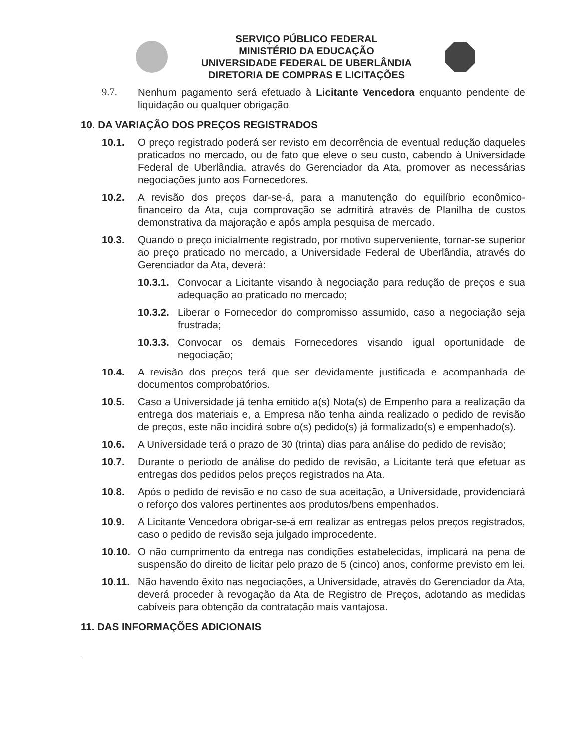SERVIÇO PÚBLICO FEDERAL
MINISTÉRIO DA EDUCAÇÃO
UNIVERSIDADE FEDERAL DE UBERLÂNDIA
DIRETORIA DE COMPRAS E LICITAÇÕES
9.7. Nenhum pagamento será efetuado à Licitante Vencedora enquanto pendente de liquidação ou qualquer obrigação.
10. DA VARIAÇÃO DOS PREÇOS REGISTRADOS
10.1. O preço registrado poderá ser revisto em decorrência de eventual redução daqueles praticados no mercado, ou de fato que eleve o seu custo, cabendo à Universidade Federal de Uberlândia, através do Gerenciador da Ata, promover as necessárias negociações junto aos Fornecedores.
10.2. A revisão dos preços dar-se-á, para a manutenção do equilíbrio econômico-financeiro da Ata, cuja comprovação se admitirá através de Planilha de custos demonstrativa da majoração e após ampla pesquisa de mercado.
10.3. Quando o preço inicialmente registrado, por motivo superveniente, tornar-se superior ao preço praticado no mercado, a Universidade Federal de Uberlândia, através do Gerenciador da Ata, deverá:
10.3.1. Convocar a Licitante visando à negociação para redução de preços e sua adequação ao praticado no mercado;
10.3.2. Liberar o Fornecedor do compromisso assumido, caso a negociação seja frustrada;
10.3.3. Convocar os demais Fornecedores visando igual oportunidade de negociação;
10.4. A revisão dos preços terá que ser devidamente justificada e acompanhada de documentos comprobatórios.
10.5. Caso a Universidade já tenha emitido a(s) Nota(s) de Empenho para a realização da entrega dos materiais e, a Empresa não tenha ainda realizado o pedido de revisão de preços, este não incidirá sobre o(s) pedido(s) já formalizado(s) e empenhado(s).
10.6. A Universidade terá o prazo de 30 (trinta) dias para análise do pedido de revisão;
10.7. Durante o período de análise do pedido de revisão, a Licitante terá que efetuar as entregas dos pedidos pelos preços registrados na Ata.
10.8. Após o pedido de revisão e no caso de sua aceitação, a Universidade, providenciará o reforço dos valores pertinentes aos produtos/bens empenhados.
10.9. A Licitante Vencedora obrigar-se-á em realizar as entregas pelos preços registrados, caso o pedido de revisão seja julgado improcedente.
10.10. O não cumprimento da entrega nas condições estabelecidas, implicará na pena de suspensão do direito de licitar pelo prazo de 5 (cinco) anos, conforme previsto em lei.
10.11. Não havendo êxito nas negociações, a Universidade, através do Gerenciador da Ata, deverá proceder à revogação da Ata de Registro de Preços, adotando as medidas cabíveis para obtenção da contratação mais vantajosa.
11. DAS INFORMAÇÕES ADICIONAIS